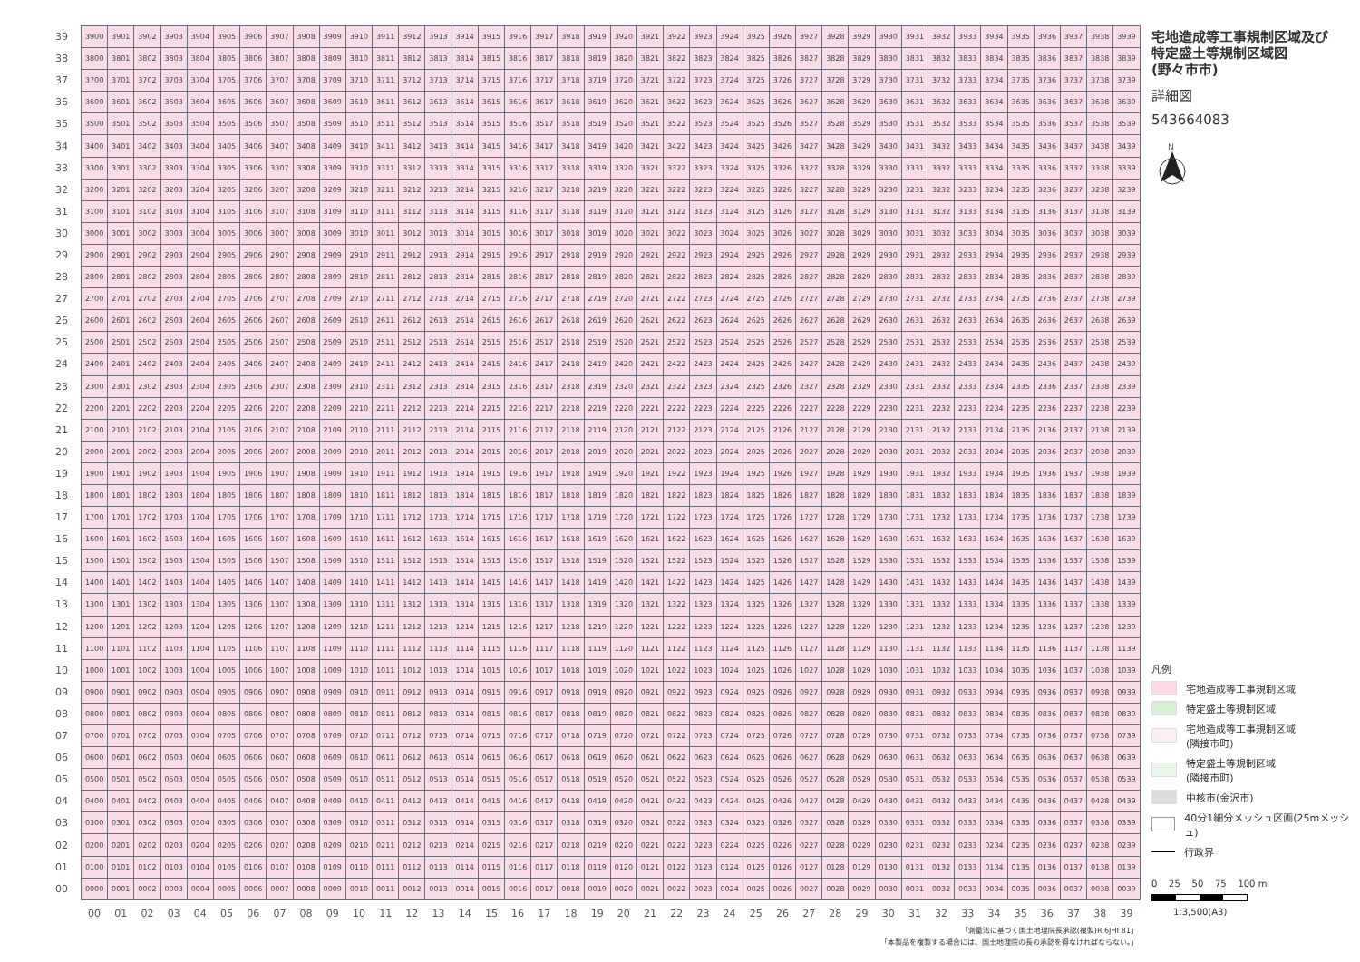| 39 | 3900 | 3901 | 3902 | 3903 | 3904 | 3905 | 3906 | 3907 | 3908 | 3909 | 3910 | 3911 | 3912 | 3913 | 3914 | 3915 | 3916 | 3917 | 3918 | 3919 | 3920 | 3921 | 3922 | 3923 | 3924 | 3925 | 3926 | 3927 | 3928 | 3929 | 3930 | 3931 | 3932 | 3933 | 3934 | 3935 | 3936 | 3937 | 3938 | 3939 |
| 38 | 3800 | 3801 | 3802 | 3803 | 3804 | 3805 | 3806 | 3807 | 3808 | 3809 | 3810 | 3811 | 3812 | 3813 | 3814 | 3815 | 3816 | 3817 | 3818 | 3819 | 3820 | 3821 | 3822 | 3823 | 3824 | 3825 | 3826 | 3827 | 3828 | 3829 | 3830 | 3831 | 3832 | 3833 | 3834 | 3835 | 3836 | 3837 | 3838 | 3839 |
| 37 | 3700 | 3701 | 3702 | 3703 | 3704 | 3705 | 3706 | 3707 | 3708 | 3709 | 3710 | 3711 | 3712 | 3713 | 3714 | 3715 | 3716 | 3717 | 3718 | 3719 | 3720 | 3721 | 3722 | 3723 | 3724 | 3725 | 3726 | 3727 | 3728 | 3729 | 3730 | 3731 | 3732 | 3733 | 3734 | 3735 | 3736 | 3737 | 3738 | 3739 |
| 36 | 3600 | 3601 | 3602 | 3603 | 3604 | 3605 | 3606 | 3607 | 3608 | 3609 | 3610 | 3611 | 3612 | 3613 | 3614 | 3615 | 3616 | 3617 | 3618 | 3619 | 3620 | 3621 | 3622 | 3623 | 3624 | 3625 | 3626 | 3627 | 3628 | 3629 | 3630 | 3631 | 3632 | 3633 | 3634 | 3635 | 3636 | 3637 | 3638 | 3639 |
| 35 | 3500 | 3501 | 3502 | 3503 | 3504 | 3505 | 3506 | 3507 | 3508 | 3509 | 3510 | 3511 | 3512 | 3513 | 3514 | 3515 | 3516 | 3517 | 3518 | 3519 | 3520 | 3521 | 3522 | 3523 | 3524 | 3525 | 3526 | 3527 | 3528 | 3529 | 3530 | 3531 | 3532 | 3533 | 3534 | 3535 | 3536 | 3537 | 3538 | 3539 |
| 34 | 3400 | 3401 | 3402 | 3403 | 3404 | 3405 | 3406 | 3407 | 3408 | 3409 | 3410 | 3411 | 3412 | 3413 | 3414 | 3415 | 3416 | 3417 | 3418 | 3419 | 3420 | 3421 | 3422 | 3423 | 3424 | 3425 | 3426 | 3427 | 3428 | 3429 | 3430 | 3431 | 3432 | 3433 | 3434 | 3435 | 3436 | 3437 | 3438 | 3439 |
| 33 | 3300 | 3301 | 3302 | 3303 | 3304 | 3305 | 3306 | 3307 | 3308 | 3309 | 3310 | 3311 | 3312 | 3313 | 3314 | 3315 | 3316 | 3317 | 3318 | 3319 | 3320 | 3321 | 3322 | 3323 | 3324 | 3325 | 3326 | 3327 | 3328 | 3329 | 3330 | 3331 | 3332 | 3333 | 3334 | 3335 | 3336 | 3337 | 3338 | 3339 |
| 32 | 3200 | 3201 | 3202 | 3203 | 3204 | 3205 | 3206 | 3207 | 3208 | 3209 | 3210 | 3211 | 3212 | 3213 | 3214 | 3215 | 3216 | 3217 | 3218 | 3219 | 3220 | 3221 | 3222 | 3223 | 3224 | 3225 | 3226 | 3227 | 3228 | 3229 | 3230 | 3231 | 3232 | 3233 | 3234 | 3235 | 3236 | 3237 | 3238 | 3239 |
| 31 | 3100 | 3101 | 3102 | 3103 | 3104 | 3105 | 3106 | 3107 | 3108 | 3109 | 3110 | 3111 | 3112 | 3113 | 3114 | 3115 | 3116 | 3117 | 3118 | 3119 | 3120 | 3121 | 3122 | 3123 | 3124 | 3125 | 3126 | 3127 | 3128 | 3129 | 3130 | 3131 | 3132 | 3133 | 3134 | 3135 | 3136 | 3137 | 3138 | 3139 |
| 30 | 3000 | 3001 | 3002 | 3003 | 3004 | 3005 | 3006 | 3007 | 3008 | 3009 | 3010 | 3011 | 3012 | 3013 | 3014 | 3015 | 3016 | 3017 | 3018 | 3019 | 3020 | 3021 | 3022 | 3023 | 3024 | 3025 | 3026 | 3027 | 3028 | 3029 | 3030 | 3031 | 3032 | 3033 | 3034 | 3035 | 3036 | 3037 | 3038 | 3039 |
| 29 | 2900 | 2901 | 2902 | 2903 | 2904 | 2905 | 2906 | 2907 | 2908 | 2909 | 2910 | 2911 | 2912 | 2913 | 2914 | 2915 | 2916 | 2917 | 2918 | 2919 | 2920 | 2921 | 2922 | 2923 | 2924 | 2925 | 2926 | 2927 | 2928 | 2929 | 2930 | 2931 | 2932 | 2933 | 2934 | 2935 | 2936 | 2937 | 2938 | 2939 |
| 28 | 2800 | 2801 | 2802 | 2803 | 2804 | 2805 | 2806 | 2807 | 2808 | 2809 | 2810 | 2811 | 2812 | 2813 | 2814 | 2815 | 2816 | 2817 | 2818 | 2819 | 2820 | 2821 | 2822 | 2823 | 2824 | 2825 | 2826 | 2827 | 2828 | 2829 | 2830 | 2831 | 2832 | 2833 | 2834 | 2835 | 2836 | 2837 | 2838 | 2839 |
| 27 | 2700 | 2701 | 2702 | 2703 | 2704 | 2705 | 2706 | 2707 | 2708 | 2709 | 2710 | 2711 | 2712 | 2713 | 2714 | 2715 | 2716 | 2717 | 2718 | 2719 | 2720 | 2721 | 2722 | 2723 | 2724 | 2725 | 2726 | 2727 | 2728 | 2729 | 2730 | 2731 | 2732 | 2733 | 2734 | 2735 | 2736 | 2737 | 2738 | 2739 |
| 26 | 2600 | 2601 | 2602 | 2603 | 2604 | 2605 | 2606 | 2607 | 2608 | 2609 | 2610 | 2611 | 2612 | 2613 | 2614 | 2615 | 2616 | 2617 | 2618 | 2619 | 2620 | 2621 | 2622 | 2623 | 2624 | 2625 | 2626 | 2627 | 2628 | 2629 | 2630 | 2631 | 2632 | 2633 | 2634 | 2635 | 2636 | 2637 | 2638 | 2639 |
| 25 | 2500 | 2501 | 2502 | 2503 | 2504 | 2505 | 2506 | 2507 | 2508 | 2509 | 2510 | 2511 | 2512 | 2513 | 2514 | 2515 | 2516 | 2517 | 2518 | 2519 | 2520 | 2521 | 2522 | 2523 | 2524 | 2525 | 2526 | 2527 | 2528 | 2529 | 2530 | 2531 | 2532 | 2533 | 2534 | 2535 | 2536 | 2537 | 2538 | 2539 |
| 24 | 2400 | 2401 | 2402 | 2403 | 2404 | 2405 | 2406 | 2407 | 2408 | 2409 | 2410 | 2411 | 2412 | 2413 | 2414 | 2415 | 2416 | 2417 | 2418 | 2419 | 2420 | 2421 | 2422 | 2423 | 2424 | 2425 | 2426 | 2427 | 2428 | 2429 | 2430 | 2431 | 2432 | 2433 | 2434 | 2435 | 2436 | 2437 | 2438 | 2439 |
| 23 | 2300 | 2301 | 2302 | 2303 | 2304 | 2305 | 2306 | 2307 | 2308 | 2309 | 2310 | 2311 | 2312 | 2313 | 2314 | 2315 | 2316 | 2317 | 2318 | 2319 | 2320 | 2321 | 2322 | 2323 | 2324 | 2325 | 2326 | 2327 | 2328 | 2329 | 2330 | 2331 | 2332 | 2333 | 2334 | 2335 | 2336 | 2337 | 2338 | 2339 |
| 22 | 2200 | 2201 | 2202 | 2203 | 2204 | 2205 | 2206 | 2207 | 2208 | 2209 | 2210 | 2211 | 2212 | 2213 | 2214 | 2215 | 2216 | 2217 | 2218 | 2219 | 2220 | 2221 | 2222 | 2223 | 2224 | 2225 | 2226 | 2227 | 2228 | 2229 | 2230 | 2231 | 2232 | 2233 | 2234 | 2235 | 2236 | 2237 | 2238 | 2239 |
| 21 | 2100 | 2101 | 2102 | 2103 | 2104 | 2105 | 2106 | 2107 | 2108 | 2109 | 2110 | 2111 | 2112 | 2113 | 2114 | 2115 | 2116 | 2117 | 2118 | 2119 | 2120 | 2121 | 2122 | 2123 | 2124 | 2125 | 2126 | 2127 | 2128 | 2129 | 2130 | 2131 | 2132 | 2133 | 2134 | 2135 | 2136 | 2137 | 2138 | 2139 |
| 20 | 2000 | 2001 | 2002 | 2003 | 2004 | 2005 | 2006 | 2007 | 2008 | 2009 | 2010 | 2011 | 2012 | 2013 | 2014 | 2015 | 2016 | 2017 | 2018 | 2019 | 2020 | 2021 | 2022 | 2023 | 2024 | 2025 | 2026 | 2027 | 2028 | 2029 | 2030 | 2031 | 2032 | 2033 | 2034 | 2035 | 2036 | 2037 | 2038 | 2039 |
| 19 | 1900 | 1901 | 1902 | 1903 | 1904 | 1905 | 1906 | 1907 | 1908 | 1909 | 1910 | 1911 | 1912 | 1913 | 1914 | 1915 | 1916 | 1917 | 1918 | 1919 | 1920 | 1921 | 1922 | 1923 | 1924 | 1925 | 1926 | 1927 | 1928 | 1929 | 1930 | 1931 | 1932 | 1933 | 1934 | 1935 | 1936 | 1937 | 1938 | 1939 |
| 18 | 1800 | 1801 | 1802 | 1803 | 1804 | 1805 | 1806 | 1807 | 1808 | 1809 | 1810 | 1811 | 1812 | 1813 | 1814 | 1815 | 1816 | 1817 | 1818 | 1819 | 1820 | 1821 | 1822 | 1823 | 1824 | 1825 | 1826 | 1827 | 1828 | 1829 | 1830 | 1831 | 1832 | 1833 | 1834 | 1835 | 1836 | 1837 | 1838 | 1839 |
| 17 | 1700 | 1701 | 1702 | 1703 | 1704 | 1705 | 1706 | 1707 | 1708 | 1709 | 1710 | 1711 | 1712 | 1713 | 1714 | 1715 | 1716 | 1717 | 1718 | 1719 | 1720 | 1721 | 1722 | 1723 | 1724 | 1725 | 1726 | 1727 | 1728 | 1729 | 1730 | 1731 | 1732 | 1733 | 1734 | 1735 | 1736 | 1737 | 1738 | 1739 |
| 16 | 1600 | 1601 | 1602 | 1603 | 1604 | 1605 | 1606 | 1607 | 1608 | 1609 | 1610 | 1611 | 1612 | 1613 | 1614 | 1615 | 1616 | 1617 | 1618 | 1619 | 1620 | 1621 | 1622 | 1623 | 1624 | 1625 | 1626 | 1627 | 1628 | 1629 | 1630 | 1631 | 1632 | 1633 | 1634 | 1635 | 1636 | 1637 | 1638 | 1639 |
| 15 | 1500 | 1501 | 1502 | 1503 | 1504 | 1505 | 1506 | 1507 | 1508 | 1509 | 1510 | 1511 | 1512 | 1513 | 1514 | 1515 | 1516 | 1517 | 1518 | 1519 | 1520 | 1521 | 1522 | 1523 | 1524 | 1525 | 1526 | 1527 | 1528 | 1529 | 1530 | 1531 | 1532 | 1533 | 1534 | 1535 | 1536 | 1537 | 1538 | 1539 |
| 14 | 1400 | 1401 | 1402 | 1403 | 1404 | 1405 | 1406 | 1407 | 1408 | 1409 | 1410 | 1411 | 1412 | 1413 | 1414 | 1415 | 1416 | 1417 | 1418 | 1419 | 1420 | 1421 | 1422 | 1423 | 1424 | 1425 | 1426 | 1427 | 1428 | 1429 | 1430 | 1431 | 1432 | 1433 | 1434 | 1435 | 1436 | 1437 | 1438 | 1439 |
| 13 | 1300 | 1301 | 1302 | 1303 | 1304 | 1305 | 1306 | 1307 | 1308 | 1309 | 1310 | 1311 | 1312 | 1313 | 1314 | 1315 | 1316 | 1317 | 1318 | 1319 | 1320 | 1321 | 1322 | 1323 | 1324 | 1325 | 1326 | 1327 | 1328 | 1329 | 1330 | 1331 | 1332 | 1333 | 1334 | 1335 | 1336 | 1337 | 1338 | 1339 |
| 12 | 1200 | 1201 | 1202 | 1203 | 1204 | 1205 | 1206 | 1207 | 1208 | 1209 | 1210 | 1211 | 1212 | 1213 | 1214 | 1215 | 1216 | 1217 | 1218 | 1219 | 1220 | 1221 | 1222 | 1223 | 1224 | 1225 | 1226 | 1227 | 1228 | 1229 | 1230 | 1231 | 1232 | 1233 | 1234 | 1235 | 1236 | 1237 | 1238 | 1239 |
| 11 | 1100 | 1101 | 1102 | 1103 | 1104 | 1105 | 1106 | 1107 | 1108 | 1109 | 1110 | 1111 | 1112 | 1113 | 1114 | 1115 | 1116 | 1117 | 1118 | 1119 | 1120 | 1121 | 1122 | 1123 | 1124 | 1125 | 1126 | 1127 | 1128 | 1129 | 1130 | 1131 | 1132 | 1133 | 1134 | 1135 | 1136 | 1137 | 1138 | 1139 |
| 10 | 1000 | 1001 | 1002 | 1003 | 1004 | 1005 | 1006 | 1007 | 1008 | 1009 | 1010 | 1011 | 1012 | 1013 | 1014 | 1015 | 1016 | 1017 | 1018 | 1019 | 1020 | 1021 | 1022 | 1023 | 1024 | 1025 | 1026 | 1027 | 1028 | 1029 | 1030 | 1031 | 1032 | 1033 | 1034 | 1035 | 1036 | 1037 | 1038 | 1039 |
| 09 | 0900 | 0901 | 0902 | 0903 | 0904 | 0905 | 0906 | 0907 | 0908 | 0909 | 0910 | 0911 | 0912 | 0913 | 0914 | 0915 | 0916 | 0917 | 0918 | 0919 | 0920 | 0921 | 0922 | 0923 | 0924 | 0925 | 0926 | 0927 | 0928 | 0929 | 0930 | 0931 | 0932 | 0933 | 0934 | 0935 | 0936 | 0937 | 0938 | 0939 |
| 08 | 0800 | 0801 | 0802 | 0803 | 0804 | 0805 | 0806 | 0807 | 0808 | 0809 | 0810 | 0811 | 0812 | 0813 | 0814 | 0815 | 0816 | 0817 | 0818 | 0819 | 0820 | 0821 | 0822 | 0823 | 0824 | 0825 | 0826 | 0827 | 0828 | 0829 | 0830 | 0831 | 0832 | 0833 | 0834 | 0835 | 0836 | 0837 | 0838 | 0839 |
| 07 | 0700 | 0701 | 0702 | 0703 | 0704 | 0705 | 0706 | 0707 | 0708 | 0709 | 0710 | 0711 | 0712 | 0713 | 0714 | 0715 | 0716 | 0717 | 0718 | 0719 | 0720 | 0721 | 0722 | 0723 | 0724 | 0725 | 0726 | 0727 | 0728 | 0729 | 0730 | 0731 | 0732 | 0733 | 0734 | 0735 | 0736 | 0737 | 0738 | 0739 |
| 06 | 0600 | 0601 | 0602 | 0603 | 0604 | 0605 | 0606 | 0607 | 0608 | 0609 | 0610 | 0611 | 0612 | 0613 | 0614 | 0615 | 0616 | 0617 | 0618 | 0619 | 0620 | 0621 | 0622 | 0623 | 0624 | 0625 | 0626 | 0627 | 0628 | 0629 | 0630 | 0631 | 0632 | 0633 | 0634 | 0635 | 0636 | 0637 | 0638 | 0639 |
| 05 | 0500 | 0501 | 0502 | 0503 | 0504 | 0505 | 0506 | 0507 | 0508 | 0509 | 0510 | 0511 | 0512 | 0513 | 0514 | 0515 | 0516 | 0517 | 0518 | 0519 | 0520 | 0521 | 0522 | 0523 | 0524 | 0525 | 0526 | 0527 | 0528 | 0529 | 0530 | 0531 | 0532 | 0533 | 0534 | 0535 | 0536 | 0537 | 0538 | 0539 |
| 04 | 0400 | 0401 | 0402 | 0403 | 0404 | 0405 | 0406 | 0407 | 0408 | 0409 | 0410 | 0411 | 0412 | 0413 | 0414 | 0415 | 0416 | 0417 | 0418 | 0419 | 0420 | 0421 | 0422 | 0423 | 0424 | 0425 | 0426 | 0427 | 0428 | 0429 | 0430 | 0431 | 0432 | 0433 | 0434 | 0435 | 0436 | 0437 | 0438 | 0439 |
| 03 | 0300 | 0301 | 0302 | 0303 | 0304 | 0305 | 0306 | 0307 | 0308 | 0309 | 0310 | 0311 | 0312 | 0313 | 0314 | 0315 | 0316 | 0317 | 0318 | 0319 | 0320 | 0321 | 0322 | 0323 | 0324 | 0325 | 0326 | 0327 | 0328 | 0329 | 0330 | 0331 | 0332 | 0333 | 0334 | 0335 | 0336 | 0337 | 0338 | 0339 |
| 02 | 0200 | 0201 | 0202 | 0203 | 0204 | 0205 | 0206 | 0207 | 0208 | 0209 | 0210 | 0211 | 0212 | 0213 | 0214 | 0215 | 0216 | 0217 | 0218 | 0219 | 0220 | 0221 | 0222 | 0223 | 0224 | 0225 | 0226 | 0227 | 0228 | 0229 | 0230 | 0231 | 0232 | 0233 | 0234 | 0235 | 0236 | 0237 | 0238 | 0239 |
| 01 | 0100 | 0101 | 0102 | 0103 | 0104 | 0105 | 0106 | 0107 | 0108 | 0109 | 0110 | 0111 | 0112 | 0113 | 0114 | 0115 | 0116 | 0117 | 0118 | 0119 | 0120 | 0121 | 0122 | 0123 | 0124 | 0125 | 0126 | 0127 | 0128 | 0129 | 0130 | 0131 | 0132 | 0133 | 0134 | 0135 | 0136 | 0137 | 0138 | 0139 |
| 00 | 0000 | 0001 | 0002 | 0003 | 0004 | 0005 | 0006 | 0007 | 0008 | 0009 | 0010 | 0011 | 0012 | 0013 | 0014 | 0015 | 0016 | 0017 | 0018 | 0019 | 0020 | 0021 | 0022 | 0023 | 0024 | 0025 | 0026 | 0027 | 0028 | 0029 | 0030 | 0031 | 0032 | 0033 | 0034 | 0035 | 0036 | 0037 | 0038 | 0039 |
| | 00 | 01 | 02 | 03 | 04 | 05 | 06 | 07 | 08 | 09 | 10 | 11 | 12 | 13 | 14 | 15 | 16 | 17 | 18 | 19 | 20 | 21 | 22 | 23 | 24 | 25 | 26 | 27 | 28 | 29 | 30 | 31 | 32 | 33 | 34 | 35 | 36 | 37 | 38 | 39 |
宅地造成等工事規制区域及び
特定盛土等規制区域図
(野々市市)
詳細図
543664083
N
凡例
宅地造成等工事規制区域
特定盛土等規制区域
宅地造成等工事規制区域
(隣接市町)
特定盛土等規制区域
(隣接市町)
中核市(金沢市)
40分1細分メッシュ区画(25mメッシュ)
行政界
0 25 50 75 100 m
1:3,500(A3)
「測量法に基づく国土地理院長承認(複製)R 6JHf 81」
「本製品を複製する場合には、国土地理院の長の承認を得なければならない。」